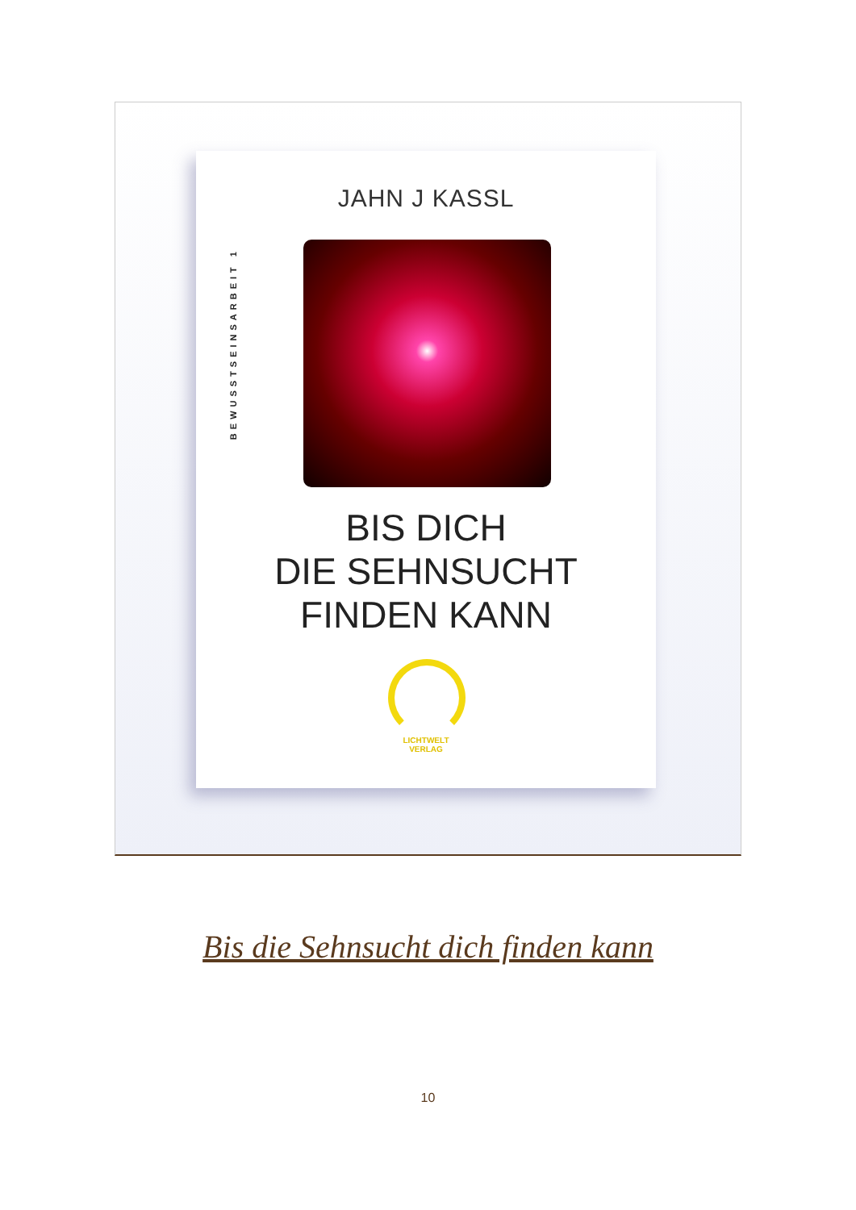JAHN J KASSL
BEWUSSTSEINSARBEIT 1
BIS DICH
DIE SEHNSUCHT
FINDEN KANN
LICHTWELT
VERLAG
Bis die Sehnsucht dich finden kann
10